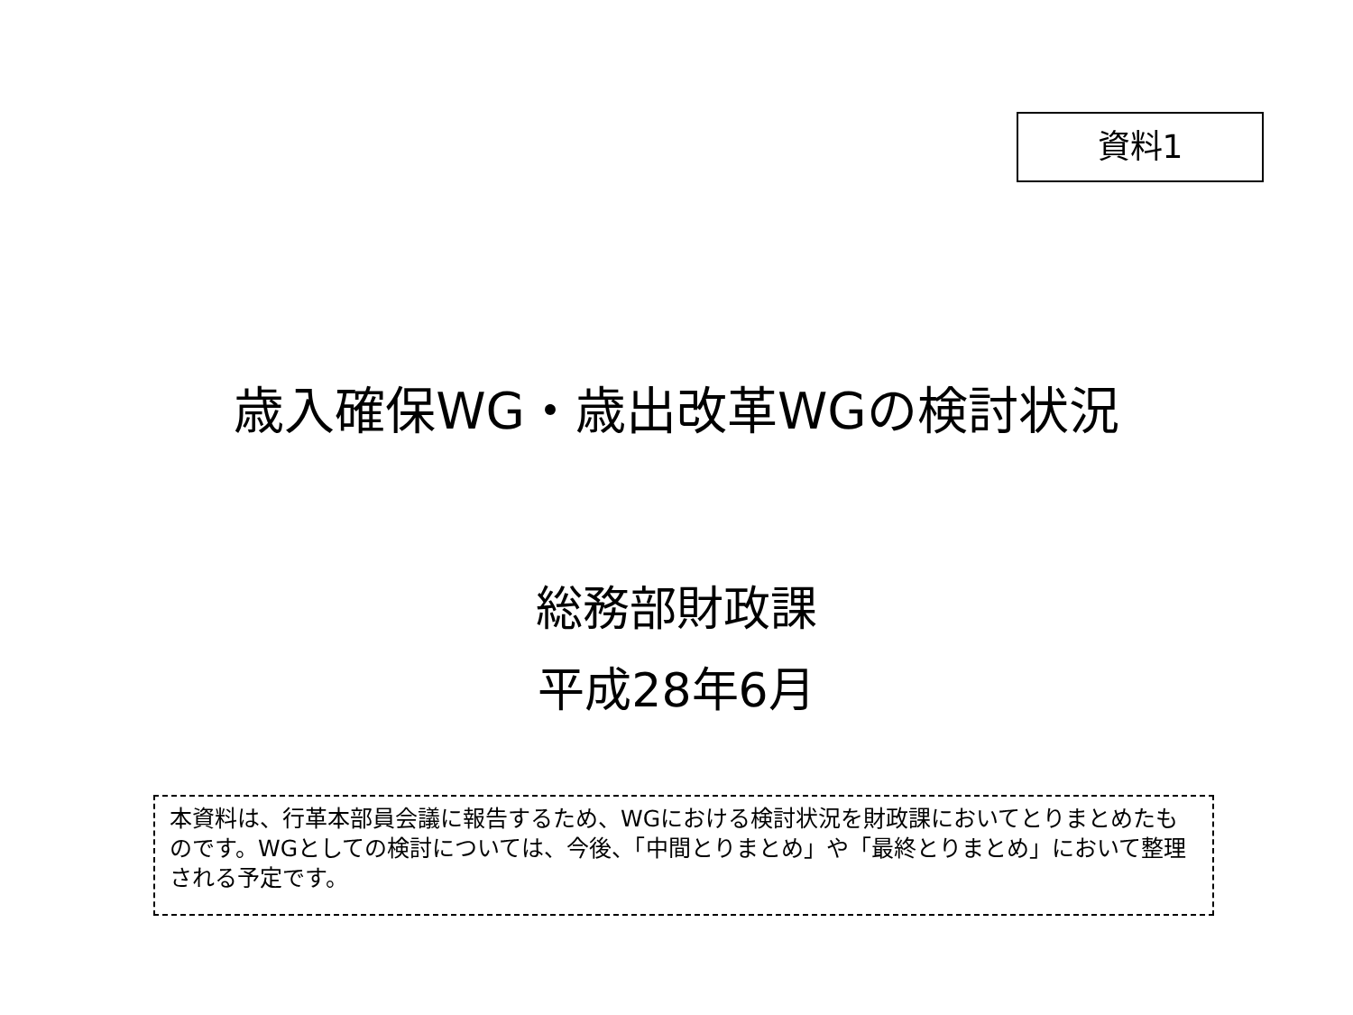資料1
歳入確保WG・歳出改革WGの検討状況
総務部財政課
平成28年6月
本資料は、行革本部員会議に報告するため、WGにおける検討状況を財政課においてとりまとめたものです。WGとしての検討については、今後、「中間とりまとめ」や「最終とりまとめ」において整理される予定です。